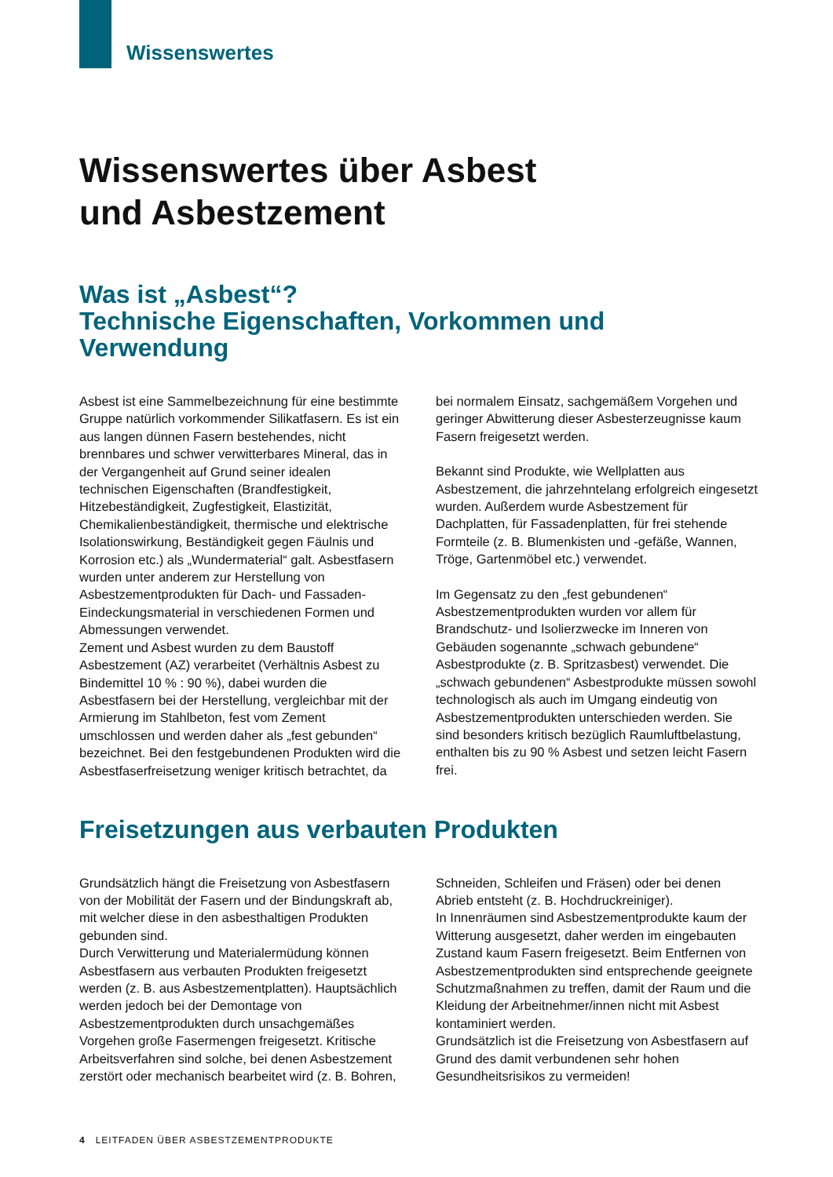Wissenswertes
Wissenswertes über Asbest
und Asbestzement
Was ist „Asbest“?
Technische Eigenschaften, Vorkommen und Verwendung
Asbest ist eine Sammelbezeichnung für eine bestimmte Gruppe natürlich vorkommender Silikatfasern. Es ist ein aus langen dünnen Fasern bestehendes, nicht brennbares und schwer verwitterbares Mineral, das in der Vergangenheit auf Grund seiner idealen technischen Eigenschaften (Brandfestigkeit, Hitzebeständigkeit, Zugfestigkeit, Elastizität, Chemikalienbeständigkeit, thermische und elektrische Isolationswirkung, Beständigkeit gegen Fäulnis und Korrosion etc.) als „Wundermaterial“ galt. Asbestfasern wurden unter anderem zur Herstellung von Asbestzementprodukten für Dach- und Fassaden-Eindeckungsmaterial in verschiedenen Formen und Abmessungen verwendet.
Zement und Asbest wurden zu dem Baustoff Asbestzement (AZ) verarbeitet (Verhältnis Asbest zu Bindemittel 10 % : 90 %), dabei wurden die Asbestfasern bei der Herstellung, vergleichbar mit der Armierung im Stahlbeton, fest vom Zement umschlossen und werden daher als „fest gebunden“ bezeichnet. Bei den festgebundenen Produkten wird die Asbestfaserfreisetzung weniger kritisch betrachtet, da bei normalem Einsatz, sachgemäßem Vorgehen und geringer Abwitterung dieser Asbesterzeugnisse kaum Fasern freigesetzt werden.
Bekannt sind Produkte, wie Wellplatten aus Asbestzement, die jahrzehntelang erfolgreich eingesetzt wurden. Außerdem wurde Asbestzement für Dachplatten, für Fassadenplatten, für frei stehende Formteile (z. B. Blumenkisten und -gefäße, Wannen, Tröge, Gartenmöbel etc.) verwendet.
Im Gegensatz zu den „fest gebundenen“ Asbestzementprodukten wurden vor allem für Brandschutz- und Isolierzwecke im Inneren von Gebäuden sogenannte „schwach gebundene“ Asbestprodukte (z. B. Spritzasbest) verwendet. Die „schwach gebundenen“ Asbestprodukte müssen sowohl technologisch als auch im Umgang eindeutig von Asbestzementprodukten unterschieden werden. Sie sind besonders kritisch bezüglich Raumluftbelastung, enthalten bis zu 90 % Asbest und setzen leicht Fasern frei.
Freisetzungen aus verbauten Produkten
Grundsätzlich hängt die Freisetzung von Asbestfasern von der Mobilität der Fasern und der Bindungskraft ab, mit welcher diese in den asbesthaltigen Produkten gebunden sind.
Durch Verwitterung und Materialermüdung können Asbestfasern aus verbauten Produkten freigesetzt werden (z. B. aus Asbestzementplatten). Hauptsächlich werden jedoch bei der Demontage von Asbestzementprodukten durch unsachgemäßes Vorgehen große Fasermengen freigesetzt. Kritische Arbeitsverfahren sind solche, bei denen Asbestzement zerstört oder mechanisch bearbeitet wird (z. B. Bohren, Schneiden, Schleifen und Fräsen) oder bei denen Abrieb entsteht (z. B. Hochdruckreiniger).
In Innenräumen sind Asbestzementprodukte kaum der Witterung ausgesetzt, daher werden im eingebauten Zustand kaum Fasern freigesetzt. Beim Entfernen von Asbestzementprodukten sind entsprechende geeignete Schutzmaßnahmen zu treffen, damit der Raum und die Kleidung der Arbeitnehmer/innen nicht mit Asbest kontaminiert werden.
Grundsätzlich ist die Freisetzung von Asbestfasern auf Grund des damit verbundenen sehr hohen Gesundheitsrisikos zu vermeiden!
4 LEITFADEN ÜBER ASBESTZEMENTPRODUKTE